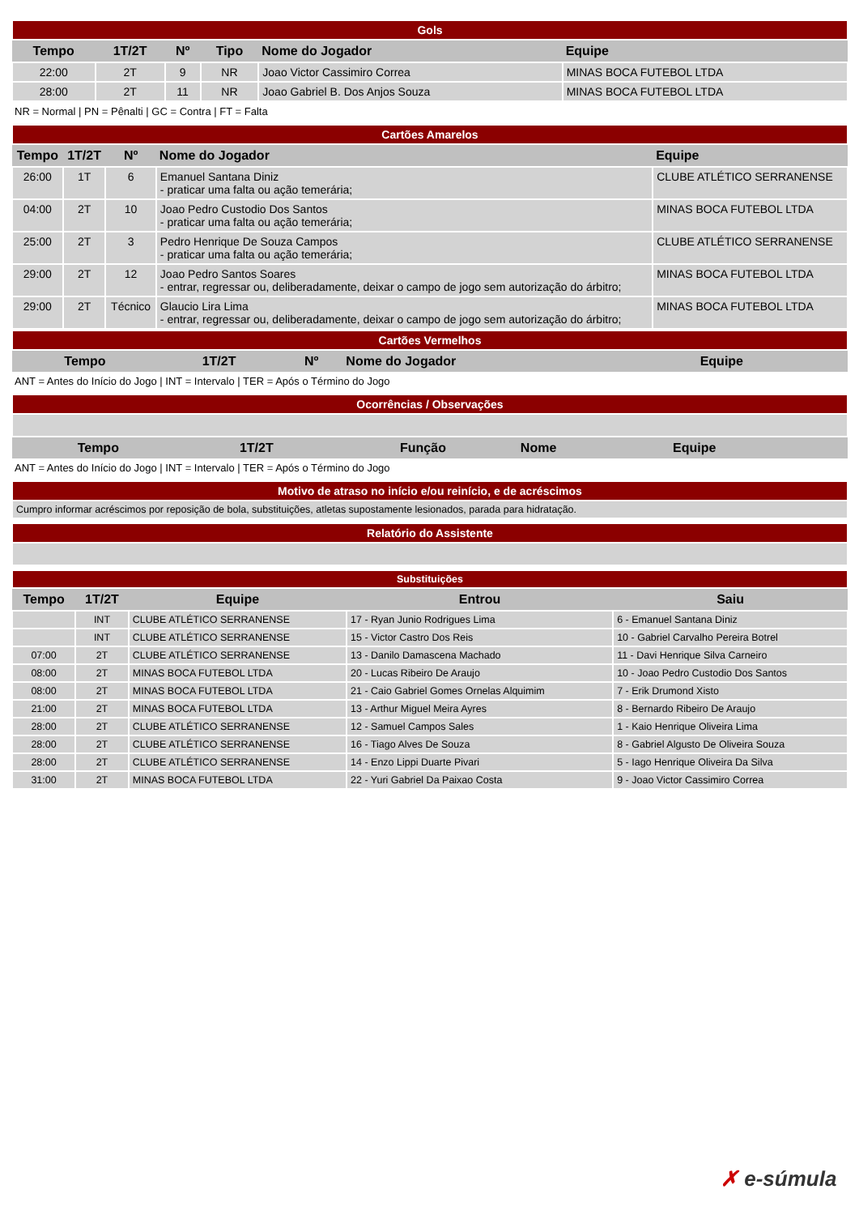| Gols | | | | | |
| Tempo | 1T/2T | Nº | Tipo | Nome do Jogador | Equipe |
| 22:00 | 2T | 9 | NR | Joao Victor Cassimiro Correa | MINAS BOCA FUTEBOL LTDA |
| 28:00 | 2T | 11 | NR | Joao Gabriel B. Dos Anjos Souza | MINAS BOCA FUTEBOL LTDA |
NR = Normal | PN = Pênalti | GC = Contra | FT = Falta
| Cartões Amarelos | | | | |
| Tempo | 1T/2T | Nº | Nome do Jogador | Equipe |
| 26:00 | 1T | 6 | Emanuel Santana Diniz - praticar uma falta ou ação temerária; | CLUBE ATLÉTICO SERRANENSE |
| 04:00 | 2T | 10 | Joao Pedro Custodio Dos Santos - praticar uma falta ou ação temerária; | MINAS BOCA FUTEBOL LTDA |
| 25:00 | 2T | 3 | Pedro Henrique De Souza Campos - praticar uma falta ou ação temerária; | CLUBE ATLÉTICO SERRANENSE |
| 29:00 | 2T | 12 | Joao Pedro Santos Soares - entrar, regressar ou, deliberadamente, deixar o campo de jogo sem autorização do árbitro; | MINAS BOCA FUTEBOL LTDA |
| 29:00 | 2T | Técnico | Glaucio Lira Lima - entrar, regressar ou, deliberadamente, deixar o campo de jogo sem autorização do árbitro; | MINAS BOCA FUTEBOL LTDA |
| Cartões Vermelhos | | | | |
| Tempo | 1T/2T | Nº | Nome do Jogador | Equipe |
ANT = Antes do Início do Jogo | INT = Intervalo | TER = Após o Término do Jogo
| Ocorrências / Observações | | | | |
| Tempo | 1T/2T | Função | Nome | Equipe |
ANT = Antes do Início do Jogo | INT = Intervalo | TER = Após o Término do Jogo
| Motivo de atraso no início e/ou reinício, e de acréscimos |
| Cumpro informar acréscimos por reposição de bola, substituições, atletas supostamente lesionados, parada para hidratação. |
| Relatório do Assistente |
| Substituições | | | | |
| Tempo | 1T/2T | Equipe | Entrou | Saiu |
| | INT | CLUBE ATLÉTICO SERRANENSE | 17 - Ryan Junio Rodrigues Lima | 6 - Emanuel Santana Diniz |
| | INT | CLUBE ATLÉTICO SERRANENSE | 15 - Victor Castro Dos Reis | 10 - Gabriel Carvalho Pereira Botrel |
| 07:00 | 2T | CLUBE ATLÉTICO SERRANENSE | 13 - Danilo Damascena Machado | 11 - Davi Henrique Silva Carneiro |
| 08:00 | 2T | MINAS BOCA FUTEBOL LTDA | 20 - Lucas Ribeiro De Araujo | 10 - Joao Pedro Custodio Dos Santos |
| 08:00 | 2T | MINAS BOCA FUTEBOL LTDA | 21 - Caio Gabriel Gomes Ornelas Alquimim | 7 - Erik Drumond Xisto |
| 21:00 | 2T | MINAS BOCA FUTEBOL LTDA | 13 - Arthur Miguel Meira Ayres | 8 - Bernardo Ribeiro De Araujo |
| 28:00 | 2T | CLUBE ATLÉTICO SERRANENSE | 12 - Samuel Campos Sales | 1 - Kaio Henrique Oliveira Lima |
| 28:00 | 2T | CLUBE ATLÉTICO SERRANENSE | 16 - Tiago Alves De Souza | 8 - Gabriel Algusto De Oliveira Souza |
| 28:00 | 2T | CLUBE ATLÉTICO SERRANENSE | 14 - Enzo Lippi Duarte Pivari | 5 - Iago Henrique Oliveira Da Silva |
| 31:00 | 2T | MINAS BOCA FUTEBOL LTDA | 22 - Yuri Gabriel Da Paixao Costa | 9 - Joao Victor Cassimiro Correa |
✗ e-súmula